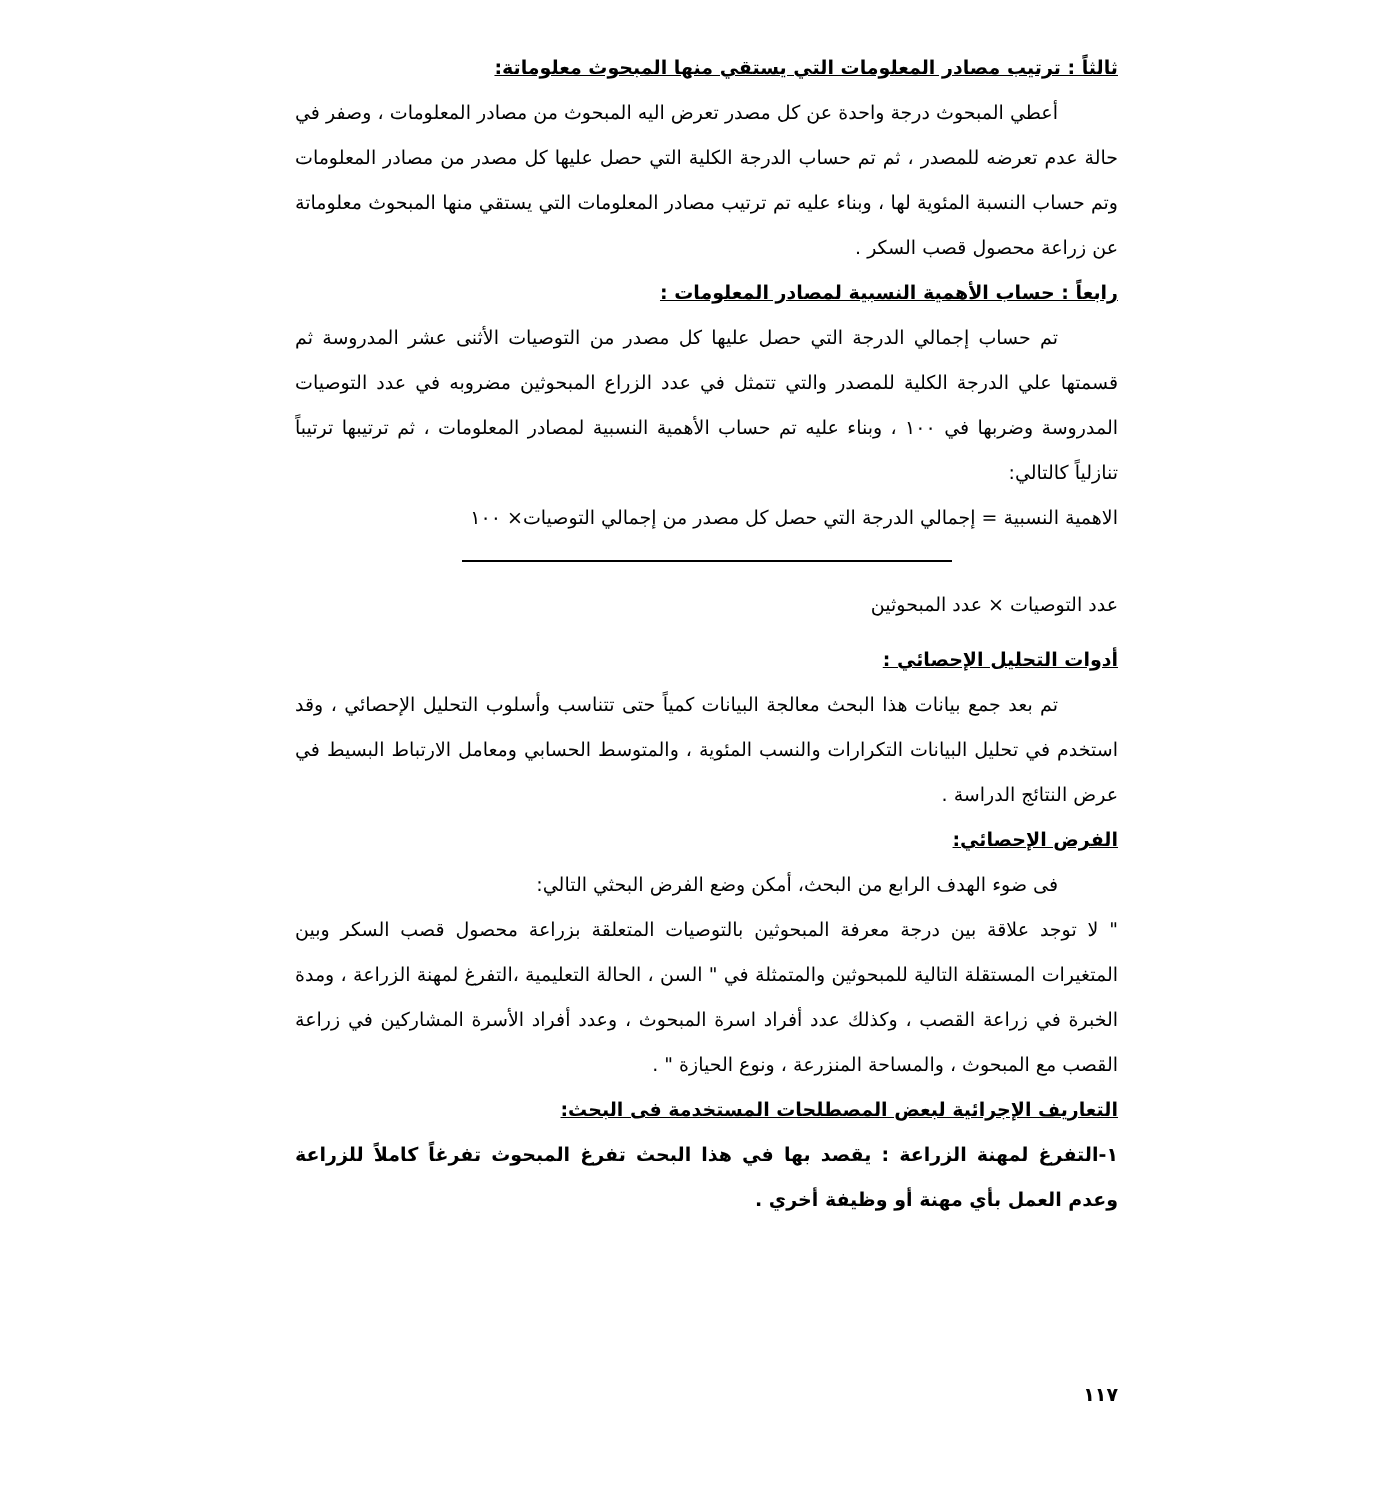ثالثاً : ترتيب مصادر المعلومات التي يستقي منها المبحوث معلوماتة:
أعطي المبحوث درجة واحدة عن كل مصدر تعرض اليه المبحوث من مصادر المعلومات ، وصفر في حالة عدم تعرضه للمصدر ، ثم تم حساب الدرجة الكلية التي حصل عليها كل مصدر من مصادر المعلومات وتم حساب النسبة المئوية لها ، وبناء عليه تم ترتيب مصادر المعلومات التي يستقي منها المبحوث معلوماتة عن زراعة محصول قصب السكر .
رابعاً : حساب الأهمية النسبية لمصادر المعلومات :
تم حساب إجمالي الدرجة التي حصل عليها كل مصدر من التوصيات الأثنى عشر المدروسة ثم قسمتها علي الدرجة الكلية للمصدر والتي تتمثل في عدد الزراع المبحوثين مضروبه في عدد التوصيات المدروسة وضربها في ١٠٠ ، وبناء عليه تم حساب الأهمية النسبية لمصادر المعلومات ، ثم ترتيبها ترتيباً تنازلياً كالتالي:
الاهمية النسبية = إجمالي الدرجة التي حصل كل مصدر من إجمالي التوصيات× ١٠٠
عدد التوصيات × عدد المبحوثين
أدوات التحليل الإحصائي :
تم بعد جمع بيانات هذا البحث معالجة البيانات كمياً حتى تتناسب وأسلوب التحليل الإحصائي ، وقد استخدم في تحليل البيانات التكرارات والنسب المئوية ، والمتوسط الحسابي ومعامل الارتباط البسيط في عرض النتائج الدراسة .
الفرض الإحصائي:
فى ضوء الهدف الرابع من البحث، أمكن وضع الفرض البحثي التالي:
" لا توجد علاقة بين درجة معرفة المبحوثين بالتوصيات المتعلقة بزراعة محصول قصب السكر وبين المتغيرات المستقلة التالية للمبحوثين والمتمثلة في " السن ، الحالة التعليمية ،التفرغ لمهنة الزراعة ، ومدة الخبرة في زراعة القصب ، وكذلك عدد أفراد اسرة المبحوث ، وعدد أفراد الأسرة المشاركين في زراعة القصب مع المبحوث ، والمساحة المنزرعة ، ونوع الحيازة " .
التعاريف الإجرائية لبعض المصطلحات المستخدمة فى البحث:
١-التفرغ لمهنة الزراعة : يقصد بها في هذا البحث تفرغ المبحوث تفرغاً كاملاً للزراعة وعدم العمل بأي مهنة أو وظيفة أخري .
١١٧